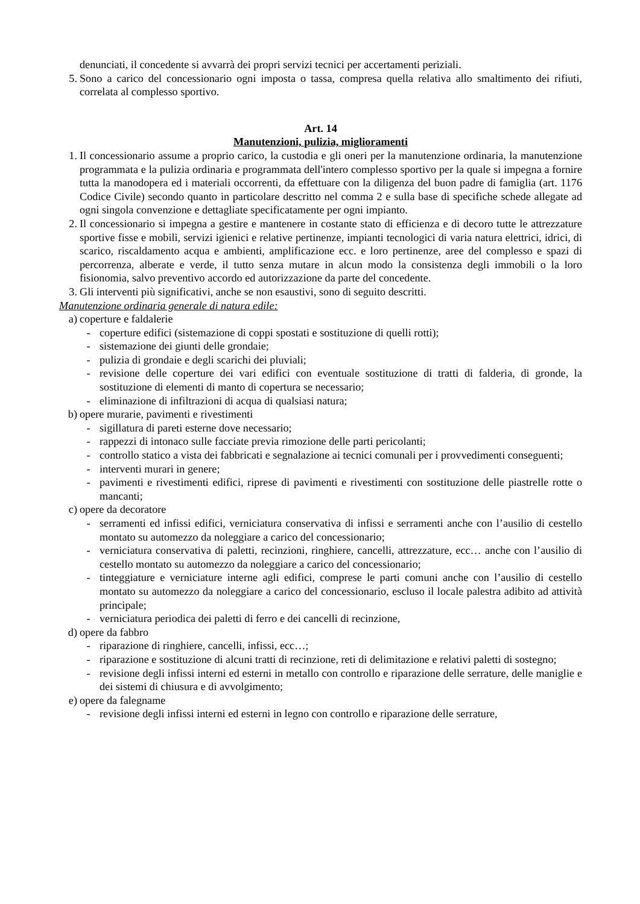denunciati, il concedente si avvarrà dei propri servizi tecnici per accertamenti periziali.
5. Sono a carico del concessionario ogni imposta o tassa, compresa quella relativa allo smaltimento dei rifiuti, correlata al complesso sportivo.
Art. 14
Manutenzioni, pulizia, miglioramenti
1. Il concessionario assume a proprio carico, la custodia e gli oneri per la manutenzione ordinaria, la manutenzione programmata e la pulizia ordinaria e programmata dell'intero complesso sportivo per la quale si impegna a fornire tutta la manodopera ed i materiali occorrenti, da effettuare con la diligenza del buon padre di famiglia (art. 1176 Codice Civile) secondo quanto in particolare descritto nel comma 2 e sulla base di specifiche schede allegate ad ogni singola convenzione e dettagliate specificatamente per ogni impianto.
2. Il concessionario si impegna a gestire e mantenere in costante stato di efficienza e di decoro tutte le attrezzature sportive fisse e mobili, servizi igienici e relative pertinenze, impianti tecnologici di varia natura elettrici, idrici, di scarico, riscaldamento acqua e ambienti, amplificazione ecc. e loro pertinenze, aree del complesso e spazi di percorrenza, alberate e verde, il tutto senza mutare in alcun modo la consistenza degli immobili o la loro fisionomia, salvo preventivo accordo ed autorizzazione da parte del concedente.
3. Gli interventi più significativi, anche se non esaustivi, sono di seguito descritti.
Manutenzione ordinaria generale di natura edile:
a) coperture e faldalerie
- coperture edifici (sistemazione di coppi spostati e sostituzione di quelli rotti);
- sistemazione dei giunti delle grondaie;
- pulizia di grondaie e degli scarichi dei pluviali;
- revisione delle coperture dei vari edifici con eventuale sostituzione di tratti di falderia, di gronde, la sostituzione di elementi di manto di copertura se necessario;
- eliminazione di infiltrazioni di acqua di qualsiasi natura;
b) opere murarie, pavimenti e rivestimenti
- sigillatura di pareti esterne dove necessario;
- rappezzi di intonaco sulle facciate previa rimozione delle parti pericolanti;
- controllo statico a vista dei fabbricati e segnalazione ai tecnici comunali per i provvedimenti conseguenti;
- interventi murari in genere;
- pavimenti e rivestimenti edifici, riprese di pavimenti e rivestimenti con sostituzione delle piastrelle rotte o mancanti;
c) opere da decoratore
- serramenti ed infissi edifici, verniciatura conservativa di infissi e serramenti anche con l’ausilio di cestello montato su automezzo da noleggiare a carico del concessionario;
- verniciatura conservativa di paletti, recinzioni, ringhiere, cancelli, attrezzature, ecc… anche con l’ausilio di cestello montato su automezzo da noleggiare a carico del concessionario;
- tinteggiature e verniciature interne agli edifici, comprese le parti comuni anche con l’ausilio di cestello montato su automezzo da noleggiare a carico del concessionario, escluso il locale palestra adibito ad attività principale;
- verniciatura periodica dei paletti di ferro e dei cancelli di recinzione,
d) opere da fabbro
- riparazione di ringhiere, cancelli, infissi, ecc…;
- riparazione e sostituzione di alcuni tratti di recinzione, reti di delimitazione e relativi paletti di sostegno;
- revisione degli infissi interni ed esterni in metallo con controllo e riparazione delle serrature, delle maniglie e dei sistemi di chiusura e di avvolgimento;
e) opere da falegname
- revisione degli infissi interni ed esterni in legno con controllo e riparazione delle serrature,